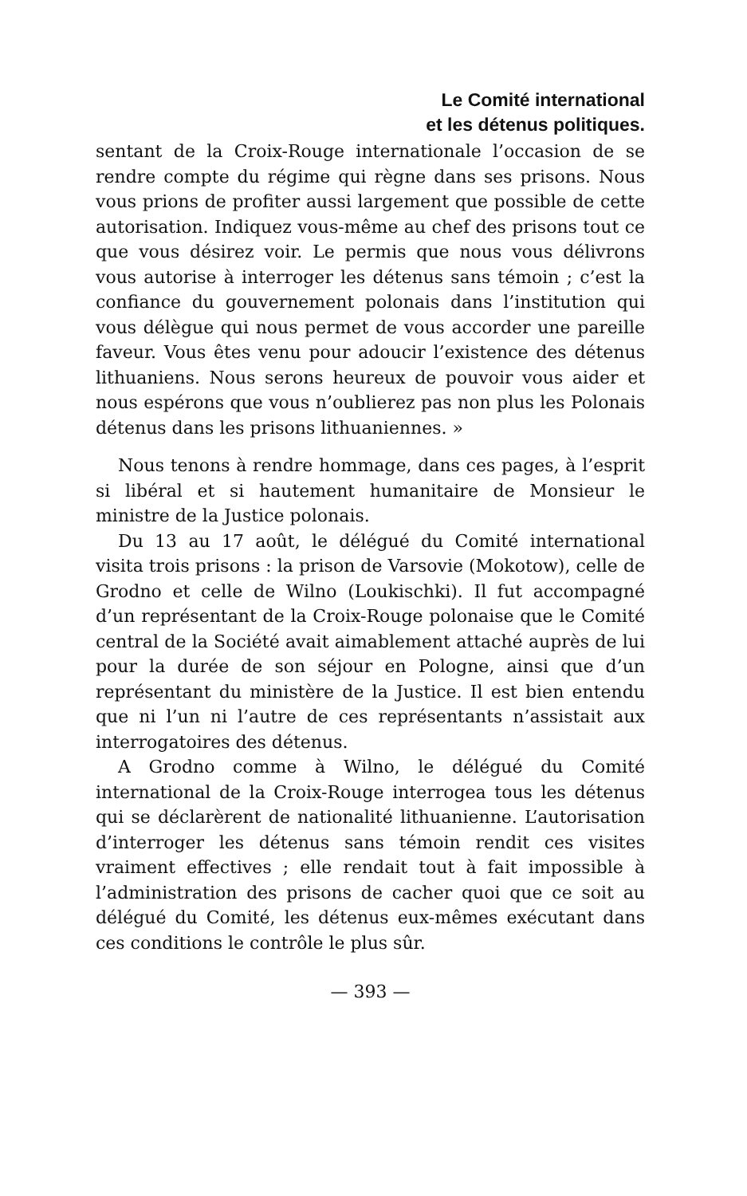Le Comité international
et les détenus politiques.
sentant de la Croix-Rouge internationale l’occasion de se rendre compte du régime qui règne dans ses prisons. Nous vous prions de profiter aussi largement que possible de cette autorisation. Indiquez vous-même au chef des prisons tout ce que vous désirez voir. Le permis que nous vous délivrons vous autorise à interroger les détenus sans témoin ; c’est la confiance du gouvernement polonais dans l’institution qui vous délègue qui nous permet de vous accorder une pareille faveur. Vous êtes venu pour adoucir l’existence des détenus lithuaniens. Nous serons heureux de pouvoir vous aider et nous espérons que vous n’oublierez pas non plus les Polonais détenus dans les prisons lithuaniennes. »
Nous tenons à rendre hommage, dans ces pages, à l’esprit si libéral et si hautement humanitaire de Monsieur le ministre de la Justice polonais.
Du 13 au 17 août, le délégué du Comité international visita trois prisons : la prison de Varsovie (Mokotow), celle de Grodno et celle de Wilno (Loukischki). Il fut accompagné d’un représentant de la Croix-Rouge polonaise que le Comité central de la Société avait aimablement attaché auprès de lui pour la durée de son séjour en Pologne, ainsi que d’un représentant du ministère de la Justice. Il est bien entendu que ni l’un ni l’autre de ces représentants n’assistait aux interrogatoires des détenus.
A Grodno comme à Wilno, le délégué du Comité international de la Croix-Rouge interrogea tous les détenus qui se déclarèrent de nationalité lithuanienne. L’autorisation d’interroger les détenus sans témoin rendit ces visites vraiment effectives ; elle rendait tout à fait impossible à l’administration des prisons de cacher quoi que ce soit au délégué du Comité, les détenus eux-mêmes exécutant dans ces conditions le contrôle le plus sûr.
— 393 —